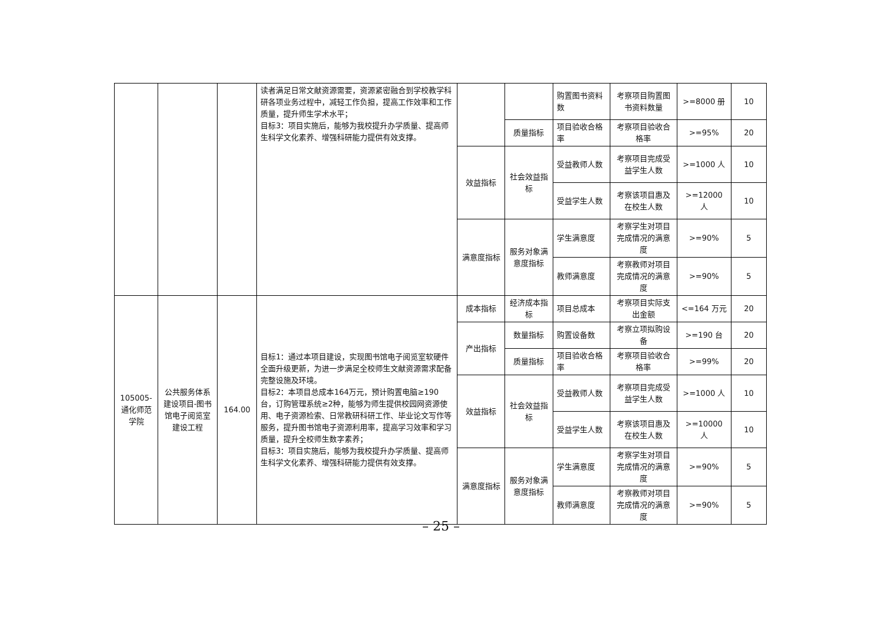| | | | 读者满足日常文献资源需要，资源紧密融合到学校教学科研各项业务过程中，减轻工作负担，提高工作效率和工作质量，提升师生学术水平； 目标3：项目实施后，能够为我校提升办学质量、提高师生科学文化素养、增强科研能力提供有效支撑。 | | | 购置图书资料数 | 考察项目购置图书资料数量 | >=8000 册 | 10 |
| | | | | | 质量指标 | 项目验收合格率 | 考察项目验收合格率 | >=95% | 20 |
| | | | | 效益指标 | 社会效益指标 | 受益教师人数 | 考察项目完成受益学生人数 | >=1000 人 | 10 |
| | | | | | | 受益学生人数 | 考察该项目惠及在校生人数 | >=12000 人 | 10 |
| | | | | 满意度指标 | 服务对象满意度指标 | 学生满意度 | 考察学生对项目完成情况的满意度 | >=90% | 5 |
| | | | | | | 教师满意度 | 考察教师对项目完成情况的满意度 | >=90% | 5 |
| 105005-通化师范学院 | 公共服务体系建设项目-图书馆电子阅览室建设工程 | 164.00 | 目标1：通过本项目建设，实现图书馆电子阅览室软硬件全面升级更新，为进一步满足全校师生文献资源需求配备完整设施及环境。 目标2：本项目总成本164万元，预计购置电脑≥190台，订购管理系统≥2种，能够为师生提供校园网资源使用、电子资源检索、日常教研科研工作、毕业论文写作等服务，提升图书馆电子资源利用率，提高学习效率和学习质量，提升全校师生数字素养； 目标3：项目实施后，能够为我校提升办学质量、提高师生科学文化素养、增强科研能力提供有效支撑。 | 成本指标 | 经济成本指标 | 项目总成本 | 考察项目实际支出金额 | <=164 万元 | 20 |
| | | | | 产出指标 | 数量指标 | 购置设备数 | 考察立项拟购设备 | >=190 台 | 20 |
| | | | | | 质量指标 | 项目验收合格率 | 考察项目验收合格率 | >=99% | 20 |
| | | | | 效益指标 | 社会效益指标 | 受益教师人数 | 考察项目完成受益学生人数 | >=1000 人 | 10 |
| | | | | | | 受益学生人数 | 考察该项目惠及在校生人数 | >=10000 人 | 10 |
| | | | | 满意度指标 | 服务对象满意度指标 | 学生满意度 | 考察学生对项目完成情况的满意度 | >=90% | 5 |
| | | | | | | 教师满意度 | 考察教师对项目完成情况的满意度 | >=90% | 5 |
– 25 –